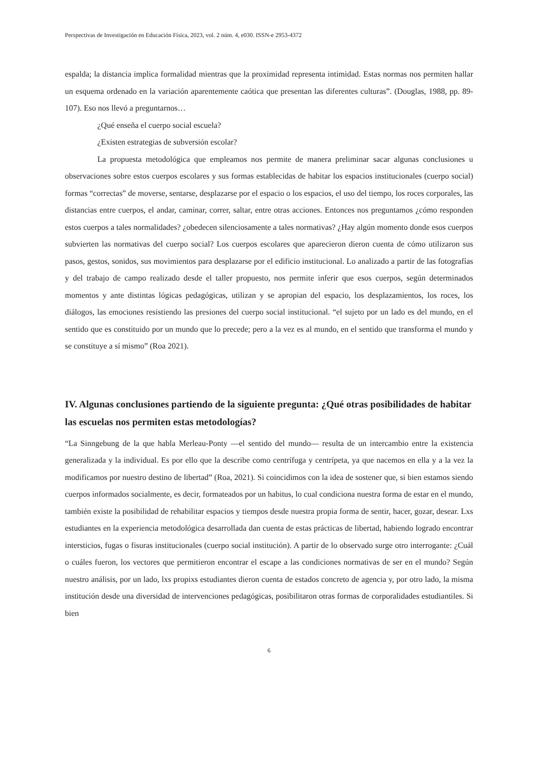Perspectivas de Investigación en Educación Física, 2023, vol. 2 núm. 4, e030. ISSN-e 2953-4372
espalda; la distancia implica formalidad mientras que la proximidad representa intimidad. Estas normas nos permiten hallar un esquema ordenado en la variación aparentemente caótica que presentan las diferentes culturas”. (Douglas, 1988, pp. 89-107). Eso nos llevó a preguntarnos…
¿Qué enseña el cuerpo social escuela?
¿Existen estrategias de subversión escolar?
La propuesta metodológica que empleamos nos permite de manera preliminar sacar algunas conclusiones u observaciones sobre estos cuerpos escolares y sus formas establecidas de habitar los espacios institucionales (cuerpo social) formas “correctas” de moverse, sentarse, desplazarse por el espacio o los espacios, el uso del tiempo, los roces corporales, las distancias entre cuerpos, el andar, caminar, correr, saltar, entre otras acciones. Entonces nos preguntamos ¿cómo responden estos cuerpos a tales normalidades? ¿obedecen silenciosamente a tales normativas? ¿Hay algún momento donde esos cuerpos subvierten las normativas del cuerpo social? Los cuerpos escolares que aparecieron dieron cuenta de cómo utilizaron sus pasos, gestos, sonidos, sus movimientos para desplazarse por el edificio institucional. Lo analizado a partir de las fotografías y del trabajo de campo realizado desde el taller propuesto, nos permite inferir que esos cuerpos, según determinados momentos y ante distintas lógicas pedagógicas, utilizan y se apropian del espacio, los desplazamientos, los roces, los diálogos, las emociones resistiendo las presiones del cuerpo social institucional. “el sujeto por un lado es del mundo, en el sentido que es constituido por un mundo que lo precede; pero a la vez es al mundo, en el sentido que transforma el mundo y se constituye a sí mismo” (Roa 2021).
IV. Algunas conclusiones partiendo de la siguiente pregunta: ¿Qué otras posibilidades de habitar las escuelas nos permiten estas metodologías?
“La Sinngebung de la que habla Merleau-Ponty —el sentido del mundo— resulta de un intercambio entre la existencia generalizada y la individual. Es por ello que la describe como centrífuga y centrípeta, ya que nacemos en ella y a la vez la modificamos por nuestro destino de libertad” (Roa, 2021). Si coincidimos con la idea de sostener que, si bien estamos siendo cuerpos informados socialmente, es decir, formateados por un habitus, lo cual condiciona nuestra forma de estar en el mundo, también existe la posibilidad de rehabilitar espacios y tiempos desde nuestra propia forma de sentir, hacer, gozar, desear. Lxs estudiantes en la experiencia metodológica desarrollada dan cuenta de estas prácticas de libertad, habiendo logrado encontrar intersticios, fugas o fisuras institucionales (cuerpo social institución). A partir de lo observado surge otro interrogante: ¿Cuál o cuáles fueron, los vectores que permitieron encontrar el escape a las condiciones normativas de ser en el mundo? Según nuestro análisis, por un lado, lxs propixs estudiantes dieron cuenta de estados concreto de agencia y, por otro lado, la misma institución desde una diversidad de intervenciones pedagógicas, posibilitaron otras formas de corporalidades estudiantiles. Si bien
6